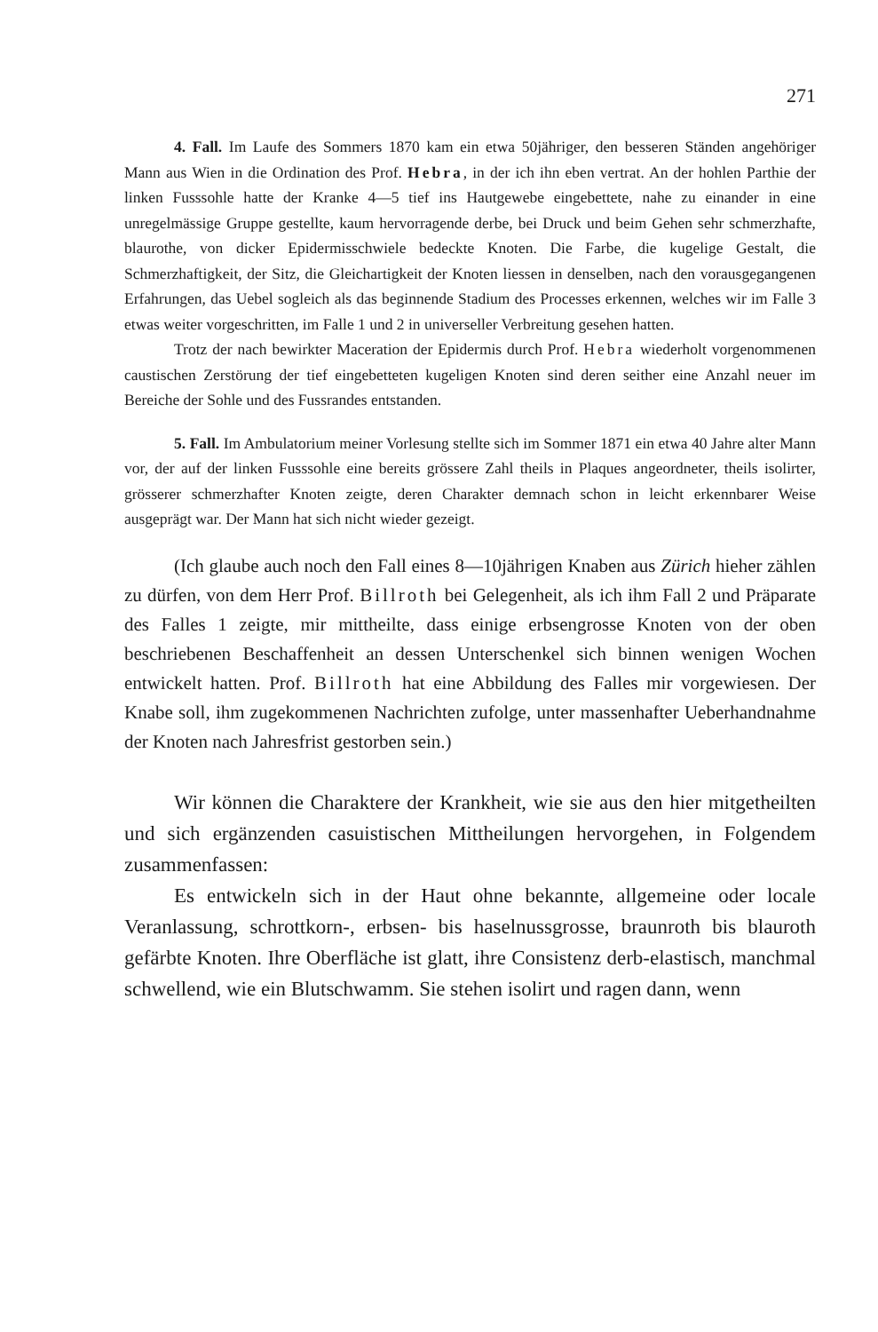271
4. Fall. Im Laufe des Sommers 1870 kam ein etwa 50jähriger, den besseren Ständen angehöriger Mann aus Wien in die Ordination des Prof. Hebra, in der ich ihn eben vertrat. An der hohlen Parthie der linken Fusssohle hatte der Kranke 4—5 tief ins Hautgewebe eingebettete, nahe zu einander in eine unregelmässige Gruppe gestellte, kaum hervorragende derbe, bei Druck und beim Gehen sehr schmerzhafte, blaurothe, von dicker Epidermisschwiele bedeckte Knoten. Die Farbe, die kugelige Gestalt, die Schmerzhaftigkeit, der Sitz, die Gleichartigkeit der Knoten liessen in denselben, nach den vorausgegangenen Erfahrungen, das Uebel sogleich als das beginnende Stadium des Processes erkennen, welches wir im Falle 3 etwas weiter vorgeschritten, im Falle 1 und 2 in universeller Verbreitung gesehen hatten.
Trotz der nach bewirkter Maceration der Epidermis durch Prof. Hebra wiederholt vorgenommenen caustischen Zerstörung der tief eingebetteten kugeligen Knoten sind deren seither eine Anzahl neuer im Bereiche der Sohle und des Fussrandes entstanden.
5. Fall. Im Ambulatorium meiner Vorlesung stellte sich im Sommer 1871 ein etwa 40 Jahre alter Mann vor, der auf der linken Fusssohle eine bereits grössere Zahl theils in Plaques angeordneter, theils isolirter, grösserer schmerzhafter Knoten zeigte, deren Charakter demnach schon in leicht erkennbarer Weise ausgeprägt war. Der Mann hat sich nicht wieder gezeigt.
(Ich glaube auch noch den Fall eines 8—10jährigen Knaben aus Zürich hieher zählen zu dürfen, von dem Herr Prof. Billroth bei Gelegenheit, als ich ihm Fall 2 und Präparate des Falles 1 zeigte, mir mittheilte, dass einige erbsengrosse Knoten von der oben beschriebenen Beschaffenheit an dessen Unterschenkel sich binnen wenigen Wochen entwickelt hatten. Prof. Billroth hat eine Abbildung des Falles mir vorgewiesen. Der Knabe soll, ihm zugekommenen Nachrichten zufolge, unter massenhafter Ueberhandnahme der Knoten nach Jahresfrist gestorben sein.)
Wir können die Charaktere der Krankheit, wie sie aus den hier mitgetheilten und sich ergänzenden casuistischen Mittheilungen hervorgehen, in Folgendem zusammenfassen:
Es entwickeln sich in der Haut ohne bekannte, allgemeine oder locale Veranlassung, schrottkorn-, erbsen- bis haselnussgrosse, braunroth bis blauroth gefärbte Knoten. Ihre Oberfläche ist glatt, ihre Consistenz derb-elastisch, manchmal schwellend, wie ein Blutschwamm. Sie stehen isolirt und ragen dann, wenn